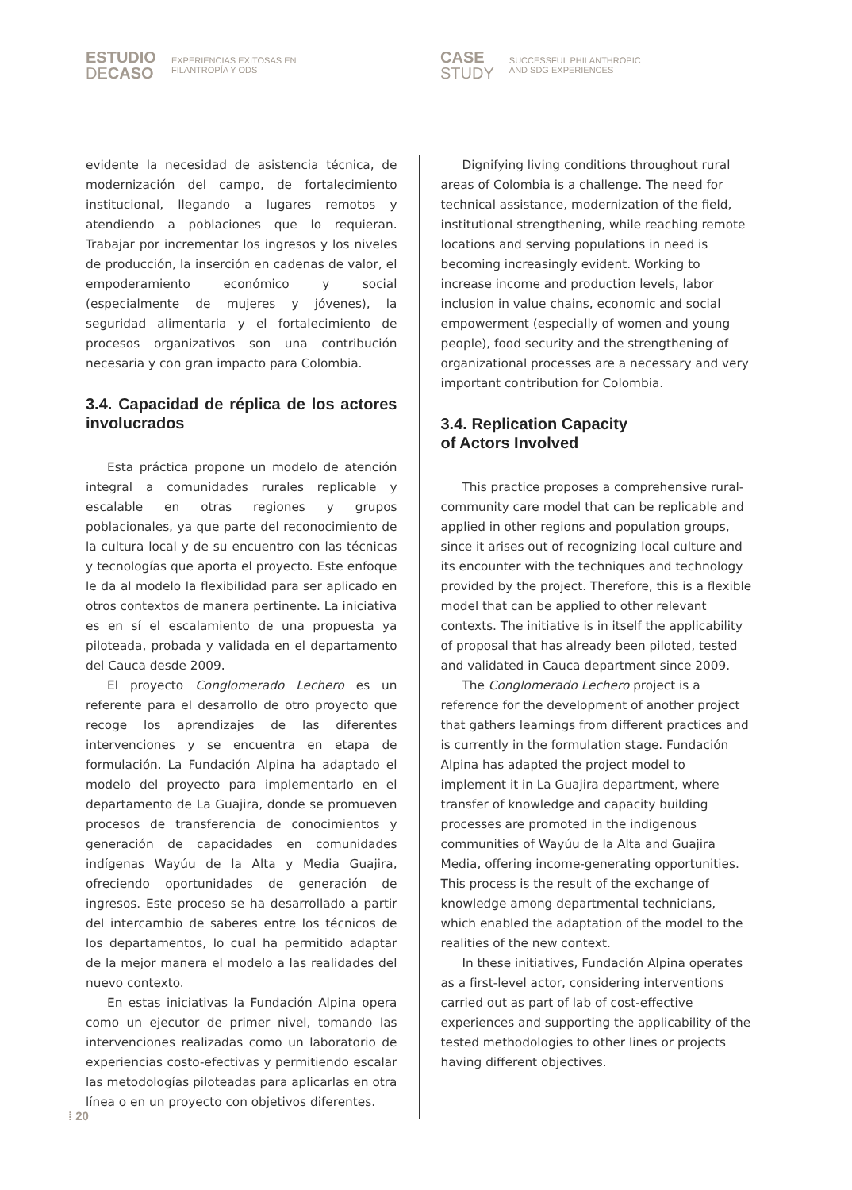ESTUDIO
DECASO
EXPERIENCIAS EXITOSAS EN
FILANTROPÍA Y ODS
CASE
STUDY
SUCCESSFUL PHILANTHROPIC
AND SDG EXPERIENCES
evidente la necesidad de asistencia técnica, de modernización del campo, de fortalecimiento institucional, llegando a lugares remotos y atendiendo a poblaciones que lo requieran. Trabajar por incrementar los ingresos y los niveles de producción, la inserción en cadenas de valor, el empoderamiento económico y social (especialmente de mujeres y jóvenes), la seguridad alimentaria y el fortalecimiento de procesos organizativos son una contribución necesaria y con gran impacto para Colombia.
3.4. Capacidad de réplica de los actores involucrados
Esta práctica propone un modelo de atención integral a comunidades rurales replicable y escalable en otras regiones y grupos poblacionales, ya que parte del reconocimiento de la cultura local y de su encuentro con las técnicas y tecnologías que aporta el proyecto. Este enfoque le da al modelo la flexibilidad para ser aplicado en otros contextos de manera pertinente. La iniciativa es en sí el escalamiento de una propuesta ya piloteada, probada y validada en el departamento del Cauca desde 2009.
El proyecto Conglomerado Lechero es un referente para el desarrollo de otro proyecto que recoge los aprendizajes de las diferentes intervenciones y se encuentra en etapa de formulación. La Fundación Alpina ha adaptado el modelo del proyecto para implementarlo en el departamento de La Guajira, donde se promueven procesos de transferencia de conocimientos y generación de capacidades en comunidades indígenas Wayúu de la Alta y Media Guajira, ofreciendo oportunidades de generación de ingresos. Este proceso se ha desarrollado a partir del intercambio de saberes entre los técnicos de los departamentos, lo cual ha permitido adaptar de la mejor manera el modelo a las realidades del nuevo contexto.
En estas iniciativas la Fundación Alpina opera como un ejecutor de primer nivel, tomando las intervenciones realizadas como un laboratorio de experiencias costo-efectivas y permitiendo escalar las metodologías piloteadas para aplicarlas en otra línea o en un proyecto con objetivos diferentes.
Dignifying living conditions throughout rural areas of Colombia is a challenge. The need for technical assistance, modernization of the field, institutional strengthening, while reaching remote locations and serving populations in need is becoming increasingly evident. Working to increase income and production levels, labor inclusion in value chains, economic and social empowerment (especially of women and young people), food security and the strengthening of organizational processes are a necessary and very important contribution for Colombia.
3.4. Replication Capacity
of Actors Involved
This practice proposes a comprehensive rural-community care model that can be replicable and applied in other regions and population groups, since it arises out of recognizing local culture and its encounter with the techniques and technology provided by the project. Therefore, this is a flexible model that can be applied to other relevant contexts. The initiative is in itself the applicability of proposal that has already been piloted, tested and validated in Cauca department since 2009.
The Conglomerado Lechero project is a reference for the development of another project that gathers learnings from different practices and is currently in the formulation stage. Fundación Alpina has adapted the project model to implement it in La Guajira department, where transfer of knowledge and capacity building processes are promoted in the indigenous communities of Wayúu de la Alta and Guajira Media, offering income-generating opportunities. This process is the result of the exchange of knowledge among departmental technicians, which enabled the adaptation of the model to the realities of the new context.
In these initiatives, Fundación Alpina operates as a first-level actor, considering interventions carried out as part of lab of cost-effective experiences and supporting the applicability of the tested methodologies to other lines or projects having different objectives.
⁞ 20